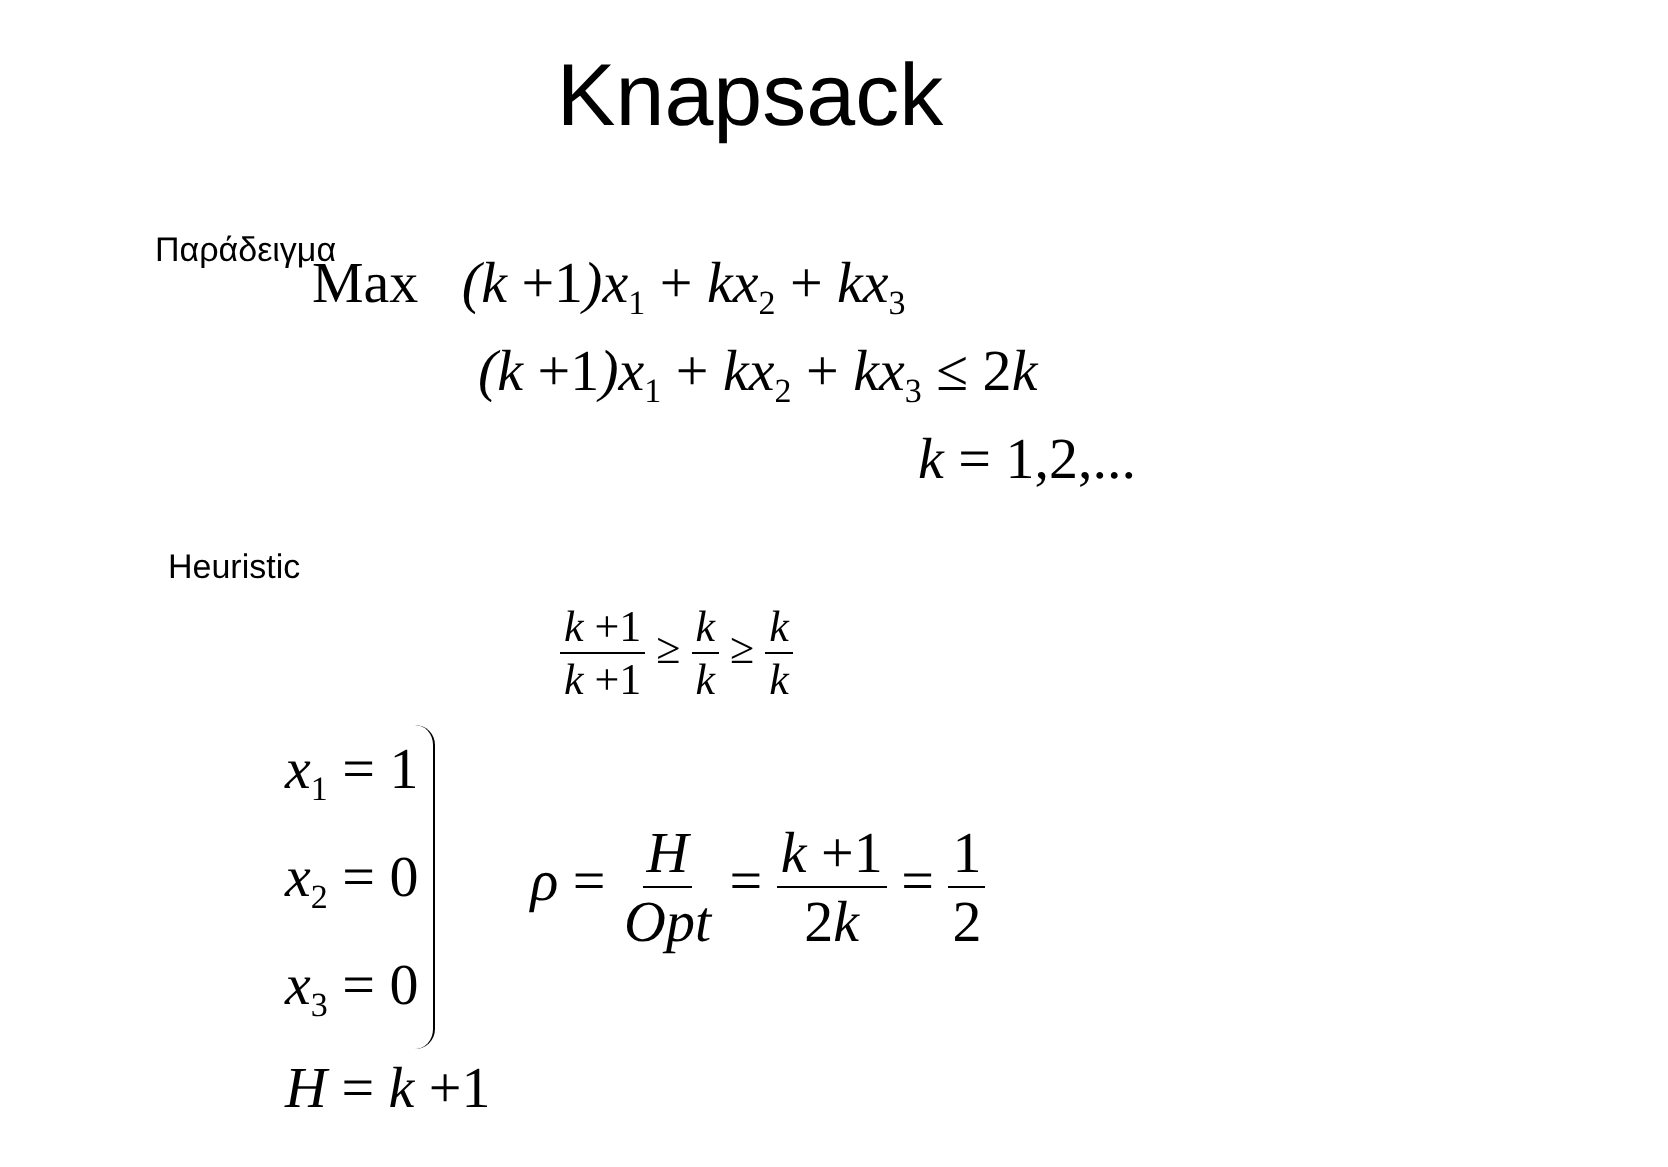Knapsack
Παράδειγμα
Max (k +1)x<sub>1</sub> + kx<sub>2</sub> + kx<sub>3</sub>
(k +1)x<sub>1</sub> + kx<sub>2</sub> + kx<sub>3</sub> ≤ 2k
k = 1,2,...
Heuristic
k +1 k +1 ≥ k k ≥ k k
x<sub>1</sub> = 1
x<sub>2</sub> = 0
x<sub>3</sub> = 0
ρ = H Opt = k +1 2k = 1 2
H = k +1